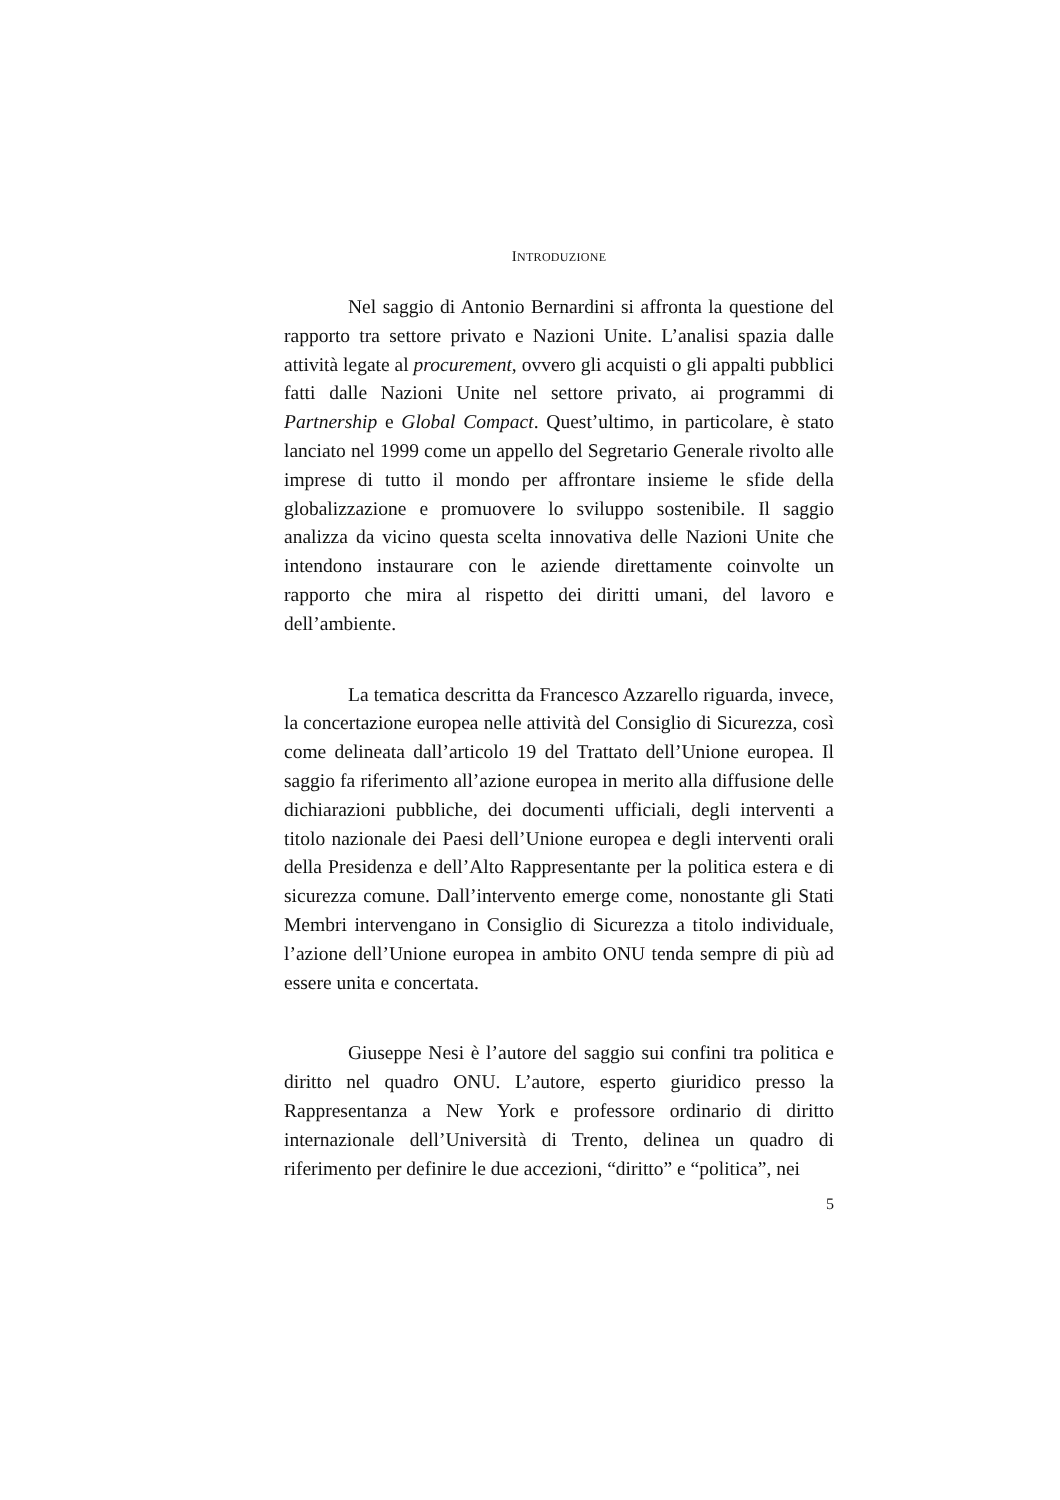INTRODUZIONE
Nel saggio di Antonio Bernardini si affronta la questione del rapporto tra settore privato e Nazioni Unite. L’analisi spazia dalle attività legate al procurement, ovvero gli acquisti o gli appalti pubblici fatti dalle Nazioni Unite nel settore privato, ai programmi di Partnership e Global Compact. Quest’ultimo, in particolare, è stato lanciato nel 1999 come un appello del Segretario Generale rivolto alle imprese di tutto il mondo per affrontare insieme le sfide della globalizzazione e promuovere lo sviluppo sostenibile. Il saggio analizza da vicino questa scelta innovativa delle Nazioni Unite che intendono instaurare con le aziende direttamente coinvolte un rapporto che mira al rispetto dei diritti umani, del lavoro e dell’ambiente.
La tematica descritta da Francesco Azzarello riguarda, invece, la concertazione europea nelle attività del Consiglio di Sicurezza, così come delineata dall’articolo 19 del Trattato dell’Unione europea. Il saggio fa riferimento all’azione europea in merito alla diffusione delle dichiarazioni pubbliche, dei documenti ufficiali, degli interventi a titolo nazionale dei Paesi dell’Unione europea e degli interventi orali della Presidenza e dell’Alto Rappresentante per la politica estera e di sicurezza comune. Dall’intervento emerge come, nonostante gli Stati Membri intervengano in Consiglio di Sicurezza a titolo individuale, l’azione dell’Unione europea in ambito ONU tenda sempre di più ad essere unita e concertata.
Giuseppe Nesi è l’autore del saggio sui confini tra politica e diritto nel quadro ONU. L’autore, esperto giuridico presso la Rappresentanza a New York e professore ordinario di diritto internazionale dell’Università di Trento, delinea un quadro di riferimento per definire le due accezioni, “diritto” e “politica”, nei
5